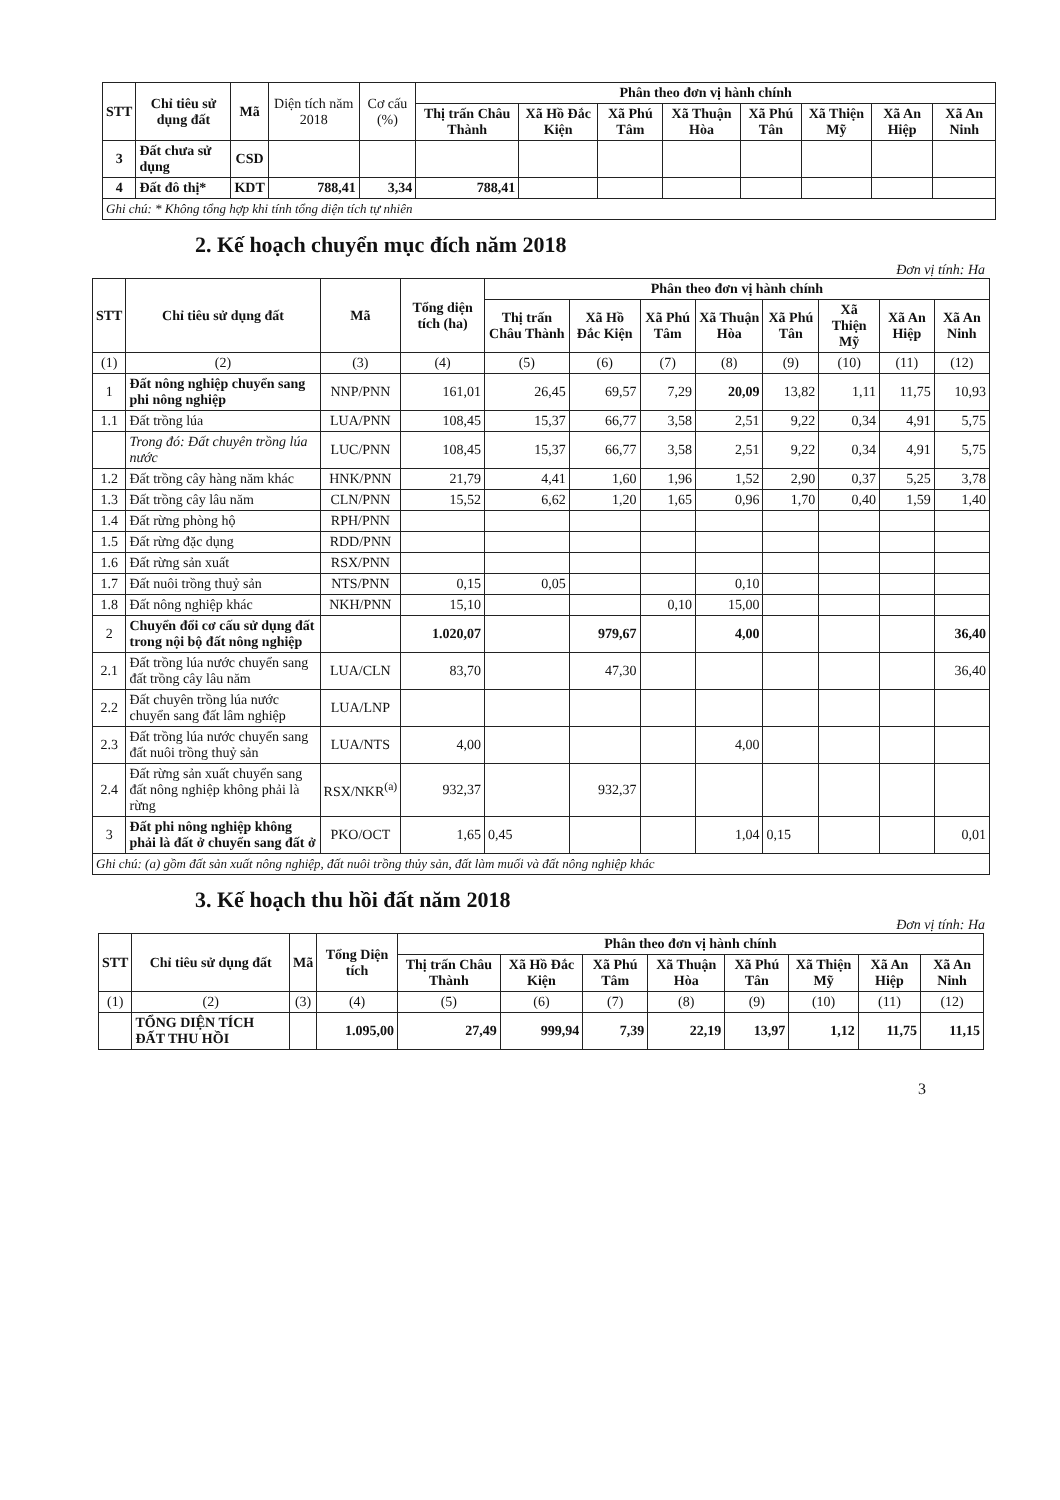| STT | Chỉ tiêu sử dụng đất | Mã | Diện tích năm 2018 | Cơ cấu (%) | Phân theo đơn vị hành chính | | | | | | | |
| --- | --- | --- | --- | --- | --- | --- | --- | --- | --- | --- | --- | --- |
| | | | | | Thị trấn Châu Thành | Xã Hồ Đắc Kiện | Xã Phú Tâm | Xã Thuận Hòa | Xã Phú Tân | Xã Thiện Mỹ | Xã An Hiệp | Xã An Ninh |
| 3 | Đất chưa sử dụng | CSD | | | | | | | | | | |
| 4 | Đất đô thị* | KDT | 788,41 | 3,34 | 788,41 | | | | | | | |
| Ghi chú: * Không tổng hợp khi tính tổng diện tích tự nhiên | | | | | | | | | | | | |
2. Kế hoạch chuyển mục đích năm 2018
Đơn vị tính: Ha
| STT | Chỉ tiêu sử dụng đất | Mã | Tổng diện tích (ha) | Phân theo đơn vị hành chính | | | | | | | |
| --- | --- | --- | --- | --- | --- | --- | --- | --- | --- | --- | --- |
| | | | | Thị trấn Châu Thành | Xã Hồ Đắc Kiện | Xã Phú Tâm | Xã Thuận Hòa | Xã Phú Tân | Xã Thiện Mỹ | Xã An Hiệp | Xã An Ninh |
| (1) | (2) | (3) | (4) | (5) | (6) | (7) | (8) | (9) | (10) | (11) | (12) |
| 1 | Đất nông nghiệp chuyển sang phi nông nghiệp | NNP/PNN | 161,01 | 26,45 | 69,57 | 7,29 | 20,09 | 13,82 | 1,11 | 11,75 | 10,93 |
| 1.1 | Đất trồng lúa | LUA/PNN | 108,45 | 15,37 | 66,77 | 3,58 | 2,51 | 9,22 | 0,34 | 4,91 | 5,75 |
| | Trong đó: Đất chuyên trồng lúa nước | LUC/PNN | 108,45 | 15,37 | 66,77 | 3,58 | 2,51 | 9,22 | 0,34 | 4,91 | 5,75 |
| 1.2 | Đất trồng cây hàng năm khác | HNK/PNN | 21,79 | 4,41 | 1,60 | 1,96 | 1,52 | 2,90 | 0,37 | 5,25 | 3,78 |
| 1.3 | Đất trồng cây lâu năm | CLN/PNN | 15,52 | 6,62 | 1,20 | 1,65 | 0,96 | 1,70 | 0,40 | 1,59 | 1,40 |
| 1.4 | Đất rừng phòng hộ | RPH/PNN | | | | | | | | | |
| 1.5 | Đất rừng đặc dụng | RDD/PNN | | | | | | | | | |
| 1.6 | Đất rừng sản xuất | RSX/PNN | | | | | | | | | |
| 1.7 | Đất nuôi trồng thuỷ sản | NTS/PNN | 0,15 | 0,05 | | | 0,10 | | | | |
| 1.8 | Đất nông nghiệp khác | NKH/PNN | 15,10 | | | 0,10 | 15,00 | | | | |
| 2 | Chuyển đổi cơ cấu sử dụng đất trong nội bộ đất nông nghiệp | | 1.020,07 | | 979,67 | | 4,00 | | | | 36,40 |
| 2.1 | Đất trồng lúa nước chuyển sang đất trồng cây lâu năm | LUA/CLN | 83,70 | | 47,30 | | | | | | 36,40 |
| 2.2 | Đất chuyên trồng lúa nước chuyển sang đất lâm nghiệp | LUA/LNP | | | | | | | | | |
| 2.3 | Đất trồng lúa nước chuyển sang đất nuôi trồng thuỷ sản | LUA/NTS | 4,00 | | | | 4,00 | | | | |
| 2.4 | Đất rừng sản xuất chuyển sang đất nông nghiệp không phải là rừng | RSX/NKR<sup>(a)</sup> | 932,37 | | 932,37 | | | | | | |
| 3 | Đất phi nông nghiệp không phải là đất ở chuyển sang đất ở | PKO/OCT | 1,65 | 0,45 | | | 1,04 | 0,15 | | | 0,01 |
| Ghi chú: (a) gồm đất sản xuất nông nghiệp, đất nuôi trồng thủy sản, đất làm muối và đất nông nghiệp khác | | | | | | | | | | | |
3. Kế hoạch thu hồi đất năm 2018
Đơn vị tính: Ha
| STT | Chỉ tiêu sử dụng đất | Mã | Tổng Diện tích | Phân theo đơn vị hành chính | | | | | | | |
| --- | --- | --- | --- | --- | --- | --- | --- | --- | --- | --- | --- |
| | | | | Thị trấn Châu Thành | Xã Hồ Đắc Kiện | Xã Phú Tâm | Xã Thuận Hòa | Xã Phú Tân | Xã Thiện Mỹ | Xã An Hiệp | Xã An Ninh |
| (1) | (2) | (3) | (4) | (5) | (6) | (7) | (8) | (9) | (10) | (11) | (12) |
| | TỔNG DIỆN TÍCH ĐẤT THU HỒI | | 1.095,00 | 27,49 | 999,94 | 7,39 | 22,19 | 13,97 | 1,12 | 11,75 | 11,15 |
3